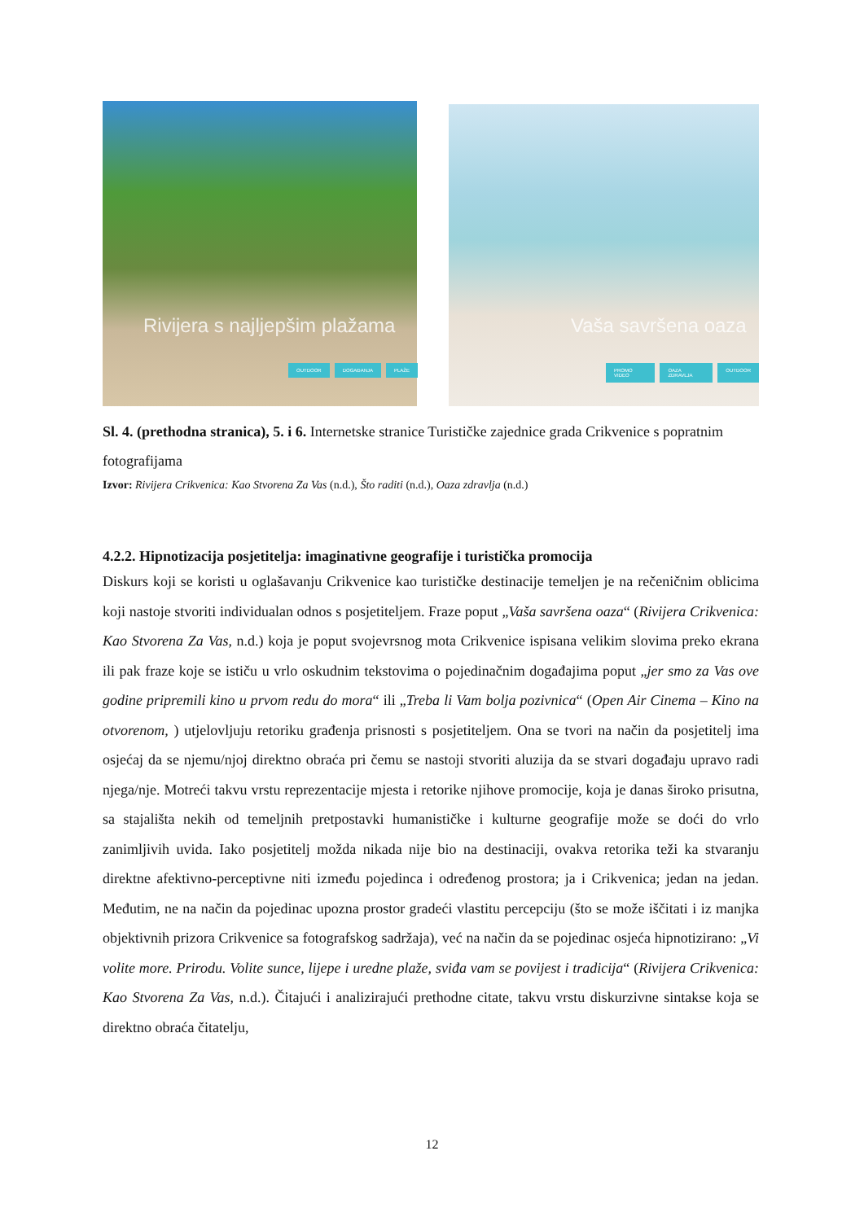Rivijera s najljepšim plažama
OUTDOOR DOGAĐANJA PLAŽE
Vaša savršena oaza
PROMO VIDEO OAZA ZDRAVLJA OUTDOOR
Sl. 4. (prethodna stranica), 5. i 6. Internetske stranice Turističke zajednice grada Crikvenice s popratnim fotografijama
Izvor: Rivijera Crikvenica: Kao Stvorena Za Vas (n.d.), Što raditi (n.d.), Oaza zdravlja (n.d.)
4.2.2. Hipnotizacija posjetitelja: imaginativne geografije i turistička promocija
Diskurs koji se koristi u oglašavanju Crikvenice kao turističke destinacije temeljen je na rečeničnim oblicima koji nastoje stvoriti individualan odnos s posjetiteljem. Fraze poput „Vaša savršena oaza“ (Rivijera Crikvenica: Kao Stvorena Za Vas, n.d.) koja je poput svojevrsnog mota Crikvenice ispisana velikim slovima preko ekrana ili pak fraze koje se ističu u vrlo oskudnim tekstovima o pojedinačnim događajima poput „jer smo za Vas ove godine pripremili kino u prvom redu do mora“ ili „Treba li Vam bolja pozivnica“ (Open Air Cinema – Kino na otvorenom, ) utjelovljuju retoriku građenja prisnosti s posjetiteljem. Ona se tvori na način da posjetitelj ima osjećaj da se njemu/njoj direktno obraća pri čemu se nastoji stvoriti aluzija da se stvari događaju upravo radi njega/nje. Motreći takvu vrstu reprezentacije mjesta i retorike njihove promocije, koja je danas široko prisutna, sa stajališta nekih od temeljnih pretpostavki humanističke i kulturne geografije može se doći do vrlo zanimljivih uvida. Iako posjetitelj možda nikada nije bio na destinaciji, ovakva retorika teži ka stvaranju direktne afektivno-perceptivne niti između pojedinca i određenog prostora; ja i Crikvenica; jedan na jedan. Međutim, ne na način da pojedinac upozna prostor gradeći vlastitu percepciju (što se može iščitati i iz manjka objektivnih prizora Crikvenice sa fotografskog sadržaja), već na način da se pojedinac osjeća hipnotizirano: „Vi volite more. Prirodu. Volite sunce, lijepe i uredne plaže, sviđa vam se povijest i tradicija“ (Rivijera Crikvenica: Kao Stvorena Za Vas, n.d.). Čitajući i analizirajući prethodne citate, takvu vrstu diskurzivne sintakse koja se direktno obraća čitatelju,
12